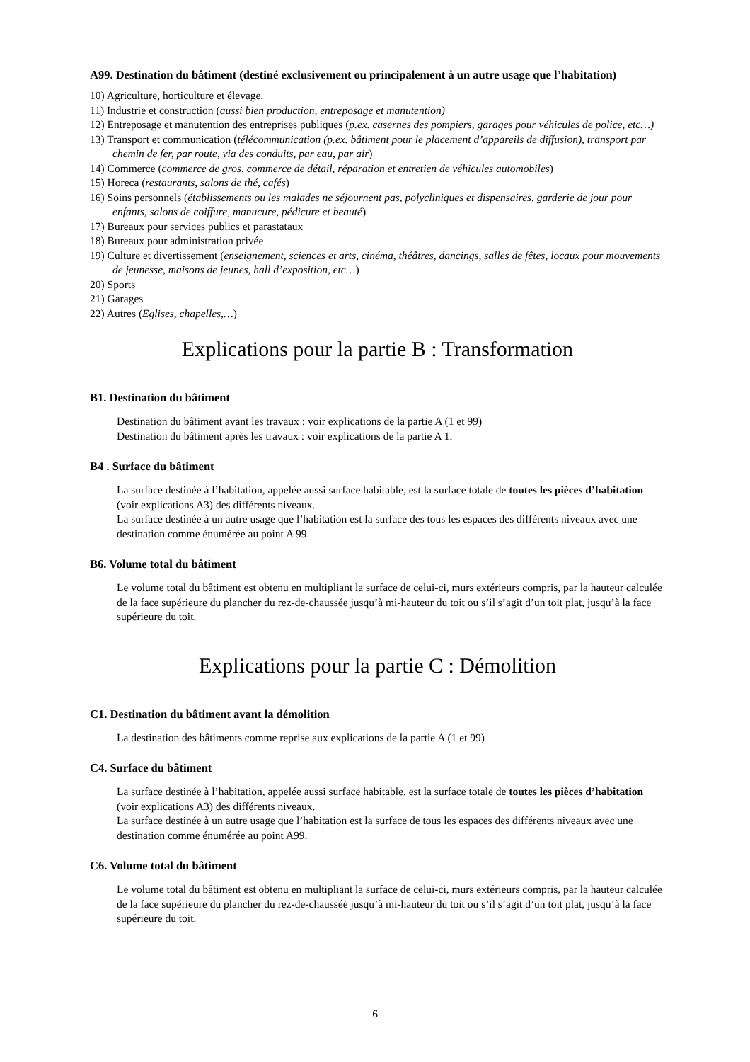A99. Destination du bâtiment (destiné exclusivement ou principalement à un autre usage que l’habitation)
10) Agriculture, horticulture et élevage.
11) Industrie et construction (aussi bien production, entreposage et manutention)
12) Entreposage et manutention des entreprises publiques (p.ex. casernes des pompiers, garages pour véhicules de police, etc…)
13) Transport et communication (télécommunication (p.ex. bâtiment pour le placement d’appareils de diffusion), transport par chemin de fer, par route, via des conduits, par eau, par air)
14) Commerce (commerce de gros, commerce de détail, réparation et entretien de véhicules automobiles)
15) Horeca (restaurants, salons de thé, cafés)
16) Soins personnels (établissements ou les malades ne séjournent pas, polycliniques et dispensaires, garderie de jour pour enfants, salons de coiffure, manucure, pédicure et beauté)
17) Bureaux pour services publics et parastataux
18) Bureaux pour administration privée
19) Culture et divertissement (enseignement, sciences et arts, cinéma, théâtres, dancings, salles de fêtes, locaux pour mouvements de jeunesse, maisons de jeunes, hall d’exposition, etc…)
20) Sports
21) Garages
22) Autres (Eglises, chapelles,…)
Explications pour la partie B : Transformation
B1. Destination du bâtiment
Destination du bâtiment avant les travaux : voir explications de la partie A (1 et 99)
Destination du bâtiment après les travaux : voir explications de la partie A 1.
B4 . Surface du bâtiment
La surface destinée à l’habitation, appelée aussi surface habitable, est la surface totale de toutes les pièces d’habitation (voir explications A3) des différents niveaux.
La surface destinée à un autre usage que l’habitation est la surface des tous les espaces des différents niveaux avec une destination comme énumérée au point A 99.
B6. Volume total du bâtiment
Le volume total du bâtiment est obtenu en multipliant la surface de celui-ci, murs extérieurs compris, par la hauteur calculée de la face supérieure du plancher du rez-de-chaussée jusqu’à mi-hauteur du toit ou s’il s’agit d’un toit plat, jusqu’à la face supérieure du toit.
Explications pour la partie C : Démolition
C1. Destination du bâtiment avant la démolition
La destination des bâtiments comme reprise aux explications de la partie A (1 et 99)
C4. Surface du bâtiment
La surface destinée à l’habitation, appelée aussi surface habitable, est la surface totale de toutes les pièces d’habitation (voir explications A3) des différents niveaux.
La surface destinée à un autre usage que l’habitation est la surface de tous les espaces des différents niveaux avec une destination comme énumérée au point A99.
C6. Volume total du bâtiment
Le volume total du bâtiment est obtenu en multipliant la surface de celui-ci, murs extérieurs compris, par la hauteur calculée de la face supérieure du plancher du rez-de-chaussée jusqu’à mi-hauteur du toit ou s’il s’agit d’un toit plat, jusqu’à la face supérieure du toit.
6